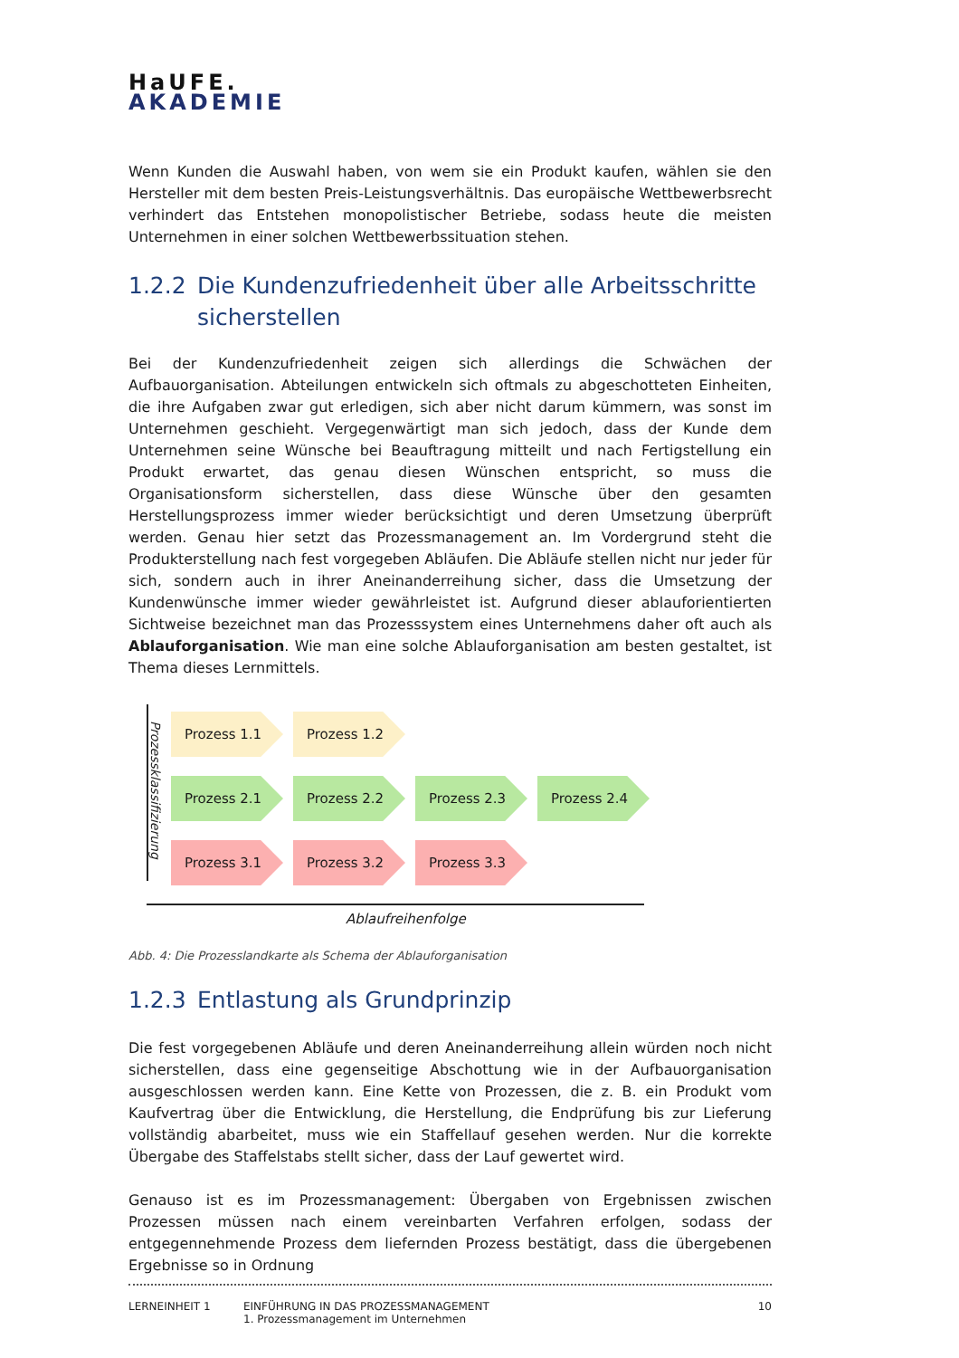HaUFE.
AKADEMIE
Wenn Kunden die Auswahl haben, von wem sie ein Produkt kaufen, wählen sie den Hersteller mit dem besten Preis-Leistungsverhältnis. Das europäische Wettbewerbsrecht verhindert das Entstehen monopolistischer Betriebe, sodass heute die meisten Unternehmen in einer solchen Wettbewerbssituation stehen.
1.2.2 Die Kundenzufriedenheit über alle Arbeitsschritte sicherstellen
Bei der Kundenzufriedenheit zeigen sich allerdings die Schwächen der Aufbauorganisation. Abteilungen entwickeln sich oftmals zu abgeschotteten Einheiten, die ihre Aufgaben zwar gut erledigen, sich aber nicht darum kümmern, was sonst im Unternehmen geschieht. Vergegenwärtigt man sich jedoch, dass der Kunde dem Unternehmen seine Wünsche bei Beauftragung mitteilt und nach Fertigstellung ein Produkt erwartet, das genau diesen Wünschen entspricht, so muss die Organisationsform sicherstellen, dass diese Wünsche über den gesamten Herstellungsprozess immer wieder berücksichtigt und deren Umsetzung überprüft werden. Genau hier setzt das Prozessmanagement an. Im Vordergrund steht die Produkterstellung nach fest vorgegeben Abläufen. Die Abläufe stellen nicht nur jeder für sich, sondern auch in ihrer Aneinanderreihung sicher, dass die Umsetzung der Kundenwünsche immer wieder gewährleistet ist. Aufgrund dieser ablauforientierten Sichtweise bezeichnet man das Prozesssystem eines Unternehmens daher oft auch als Ablauforganisation. Wie man eine solche Ablauforganisation am besten gestaltet, ist Thema dieses Lernmittels.
Prozessklassifizierung
Prozess 1.1 Prozess 1.2
Prozess 2.1 Prozess 2.2 Prozess 2.3 Prozess 2.4
Prozess 3.1 Prozess 3.2 Prozess 3.3
Ablaufreihenfolge
Abb. 4: Die Prozesslandkarte als Schema der Ablauforganisation
1.2.3 Entlastung als Grundprinzip
Die fest vorgegebenen Abläufe und deren Aneinanderreihung allein würden noch nicht sicherstellen, dass eine gegenseitige Abschottung wie in der Aufbauorganisation ausgeschlossen werden kann. Eine Kette von Prozessen, die z. B. ein Produkt vom Kaufvertrag über die Entwicklung, die Herstellung, die Endprüfung bis zur Lieferung vollständig abarbeitet, muss wie ein Staffellauf gesehen werden. Nur die korrekte Übergabe des Staffelstabs stellt sicher, dass der Lauf gewertet wird.
Genauso ist es im Prozessmanagement: Übergaben von Ergebnissen zwischen Prozessen müssen nach einem vereinbarten Verfahren erfolgen, sodass der entgegennehmende Prozess dem liefernden Prozess bestätigt, dass die übergebenen Ergebnisse so in Ordnung
LERNEINHEIT 1 EINFÜHRUNG IN DAS PROZESSMANAGEMENT
1. Prozessmanagement im Unternehmen
10